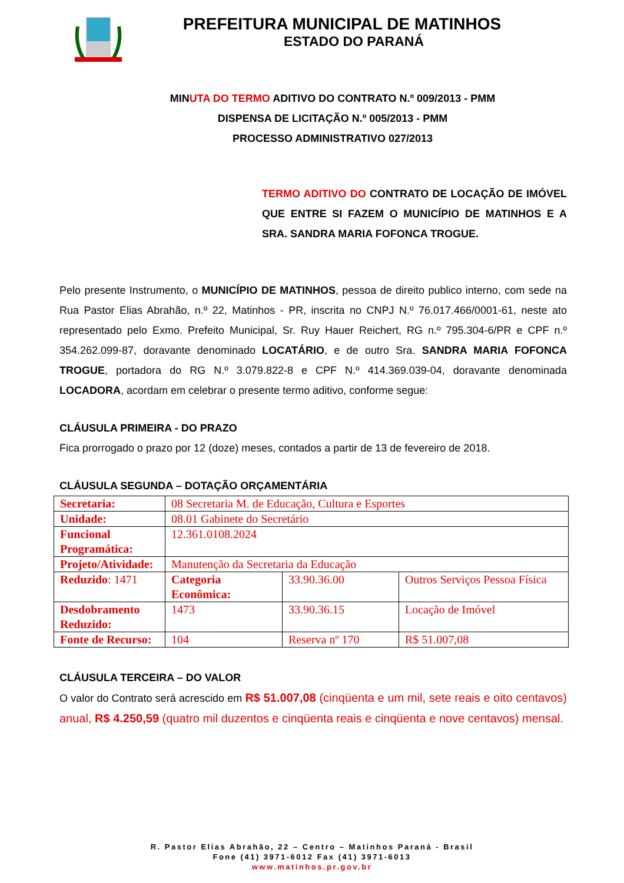PREFEITURA MUNICIPAL DE MATINHOS
ESTADO DO PARANÁ
MINUTA DO TERMO ADITIVO DO CONTRATO N.º 009/2013 - PMM
DISPENSA DE LICITAÇÃO N.º 005/2013 - PMM
PROCESSO ADMINISTRATIVO 027/2013
TERMO ADITIVO DO CONTRATO DE LOCAÇÃO DE IMÓVEL QUE ENTRE SI FAZEM O MUNICÍPIO DE MATINHOS E A SRA. SANDRA MARIA FOFONCA TROGUE.
Pelo presente Instrumento, o MUNICÍPIO DE MATINHOS, pessoa de direito publico interno, com sede na Rua Pastor Elias Abrahão, n.º 22, Matinhos - PR, inscrita no CNPJ N.º 76.017.466/0001-61, neste ato representado pelo Exmo. Prefeito Municipal, Sr. Ruy Hauer Reichert, RG n.º 795.304-6/PR e CPF n.º 354.262.099-87, doravante denominado LOCATÁRIO, e de outro Sra. SANDRA MARIA FOFONCA TROGUE, portadora do RG N.º 3.079.822-8 e CPF N.º 414.369.039-04, doravante denominada LOCADORA, acordam em celebrar o presente termo aditivo, conforme segue:
CLÁUSULA PRIMEIRA - DO PRAZO
Fica prorrogado o prazo por 12 (doze) meses, contados a partir de 13 de fevereiro de 2018.
CLÁUSULA SEGUNDA – DOTAÇÃO ORÇAMENTÁRIA
| Secretaria: | 08 Secretaria M. de Educação, Cultura e Esportes | | |
| Unidade: | 08.01 Gabinete do Secretário | | |
| Funcional Programática: | 12.361.0108.2024 | | |
| Projeto/Atividade: | Manutenção da Secretaria da Educação | | |
| Reduzido : 1471 | Categoria Econômica: | 33.90.36.00 | Outros Serviços Pessoa Física |
| Desdobramento Reduzido: | 1473 | 33.90.36.15 | Locação de Imóvel |
| Fonte de Recurso: | 104 | Reserva nº 170 | R$ 51.007,08 |
CLÁUSULA TERCEIRA – DO VALOR
O valor do Contrato será acrescido em R$ 51.007,08 (cinqüenta e um mil, sete reais e oito centavos) anual, R$ 4.250,59 (quatro mil duzentos e cinqüenta reais e cinqüenta e nove centavos) mensal.
R. Pastor Elias Abrahão, 22 – Centro – Matinhos Paraná - Brasil
Fone (41) 3971-6012 Fax (41) 3971-6013
www.matinhos.pr.gov.br